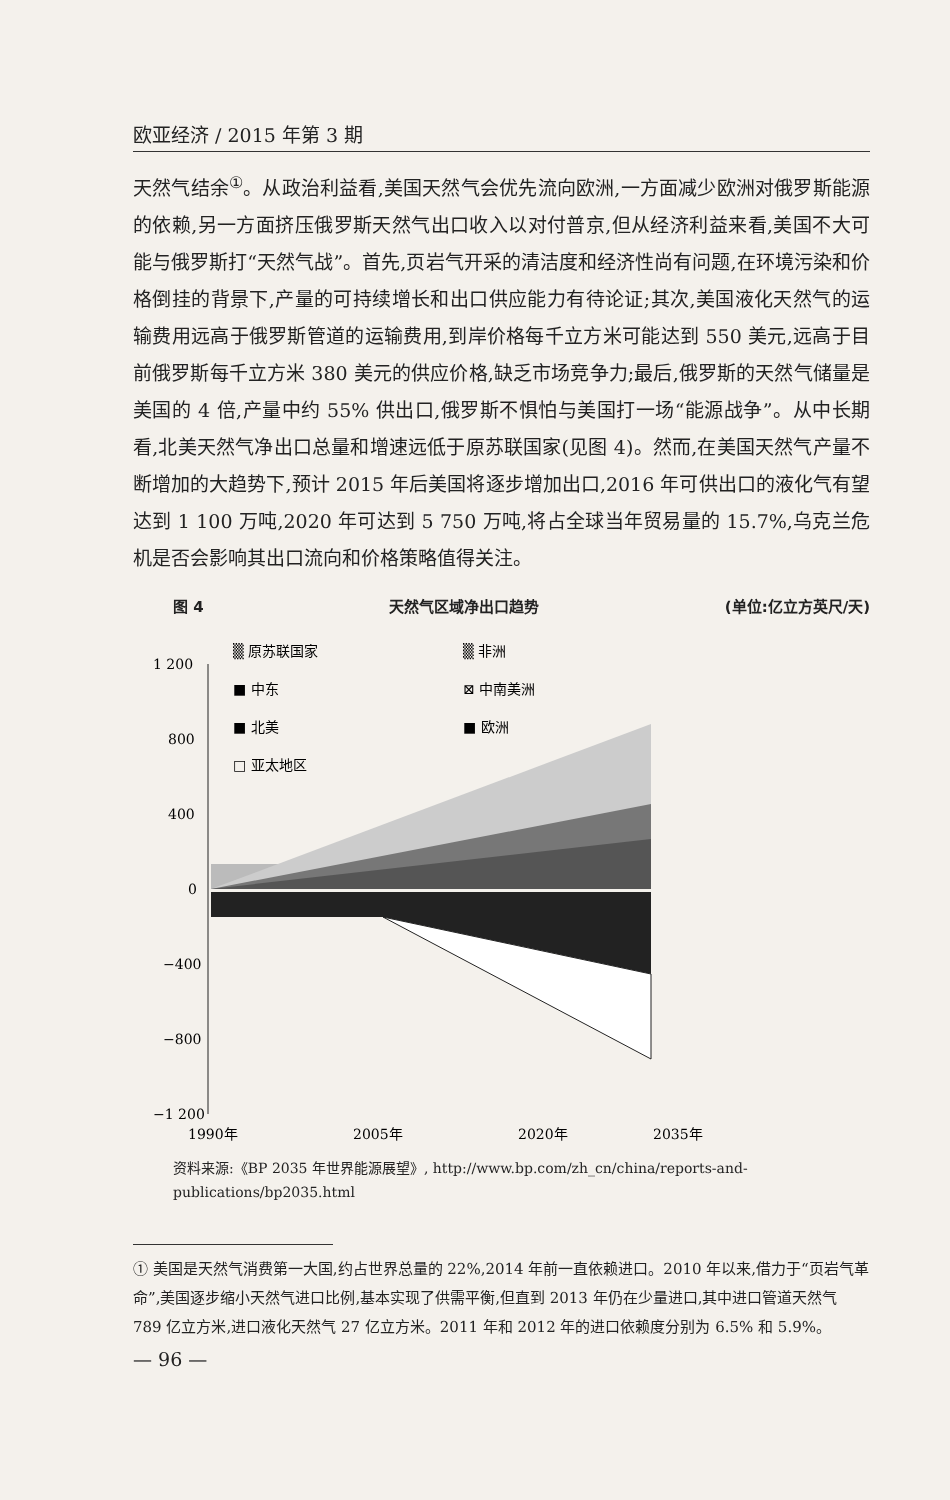欧亚经济 / 2015 年第 3 期
天然气结余<sup>①</sup>。从政治利益看,美国天然气会优先流向欧洲,一方面减少欧洲对俄罗斯能源的依赖,另一方面挤压俄罗斯天然气出口收入以对付普京,但从经济利益来看,美国不大可能与俄罗斯打“天然气战”。首先,页岩气开采的清洁度和经济性尚有问题,在环境污染和价格倒挂的背景下,产量的可持续增长和出口供应能力有待论证;其次,美国液化天然气的运输费用远高于俄罗斯管道的运输费用,到岸价格每千立方米可能达到 550 美元,远高于目前俄罗斯每千立方米 380 美元的供应价格,缺乏市场竞争力;最后,俄罗斯的天然气储量是美国的 4 倍,产量中约 55% 供出口,俄罗斯不惧怕与美国打一场“能源战争”。从中长期看,北美天然气净出口总量和增速远低于原苏联国家(见图 4)。然而,在美国天然气产量不断增加的大趋势下,预计 2015 年后美国将逐步增加出口,2016 年可供出口的液化气有望达到 1 100 万吨,2020 年可达到 5 750 万吨,将占全球当年贸易量的 15.7%,乌克兰危机是否会影响其出口流向和价格策略值得关注。
图 4 天然气区域净出口趋势 (单位:亿立方英尺/天)
1 200
800
400
0
−400
−800
−1 200
▒ 原苏联国家
▒ 非洲
■ 中东
⊠ 中南美洲
■ 北美
■ 欧洲
□ 亚太地区
1990年
2005年
2020年
2035年
资料来源:《BP 2035 年世界能源展望》, http://www.bp.com/zh_cn/china/reports-and-publications/bp2035.html
① 美国是天然气消费第一大国,约占世界总量的 22%,2014 年前一直依赖进口。2010 年以来,借力于“页岩气革命”,美国逐步缩小天然气进口比例,基本实现了供需平衡,但直到 2013 年仍在少量进口,其中进口管道天然气 789 亿立方米,进口液化天然气 27 亿立方米。2011 年和 2012 年的进口依赖度分别为 6.5% 和 5.9%。
— 96 —